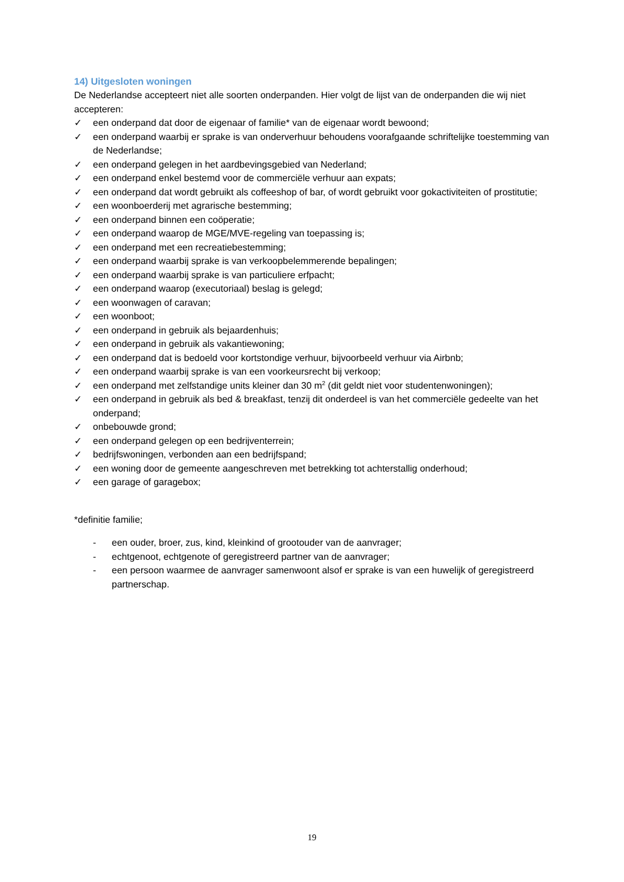14) Uitgesloten woningen
De Nederlandse accepteert niet alle soorten onderpanden. Hier volgt de lijst van de onderpanden die wij niet accepteren:
✓ een onderpand dat door de eigenaar of familie* van de eigenaar wordt bewoond;
✓ een onderpand waarbij er sprake is van onderverhuur behoudens voorafgaande schriftelijke toestemming van de Nederlandse;
✓ een onderpand gelegen in het aardbevingsgebied van Nederland;
✓ een onderpand enkel bestemd voor de commerciële verhuur aan expats;
✓ een onderpand dat wordt gebruikt als coffeeshop of bar, of wordt gebruikt voor gokactiviteiten of prostitutie;
✓ een woonboerderij met agrarische bestemming;
✓ een onderpand binnen een coöperatie;
✓ een onderpand waarop de MGE/MVE-regeling van toepassing is;
✓ een onderpand met een recreatiebestemming;
✓ een onderpand waarbij sprake is van verkoopbelemmerende bepalingen;
✓ een onderpand waarbij sprake is van particuliere erfpacht;
✓ een onderpand waarop (executoriaal) beslag is gelegd;
✓ een woonwagen of caravan;
✓ een woonboot;
✓ een onderpand in gebruik als bejaardenhuis;
✓ een onderpand in gebruik als vakantiewoning;
✓ een onderpand dat is bedoeld voor kortstondige verhuur, bijvoorbeeld verhuur via Airbnb;
✓ een onderpand waarbij sprake is van een voorkeursrecht bij verkoop;
✓ een onderpand met zelfstandige units kleiner dan 30 m<sup>2</sup> (dit geldt niet voor studentenwoningen);
✓ een onderpand in gebruik als bed & breakfast, tenzij dit onderdeel is van het commerciële gedeelte van het onderpand;
✓ onbebouwde grond;
✓ een onderpand gelegen op een bedrijventerrein;
✓ bedrijfswoningen, verbonden aan een bedrijfspand;
✓ een woning door de gemeente aangeschreven met betrekking tot achterstallig onderhoud;
✓ een garage of garagebox;
*definitie familie;
- een ouder, broer, zus, kind, kleinkind of grootouder van de aanvrager;
- echtgenoot, echtgenote of geregistreerd partner van de aanvrager;
- een persoon waarmee de aanvrager samenwoont alsof er sprake is van een huwelijk of geregistreerd partnerschap.
19